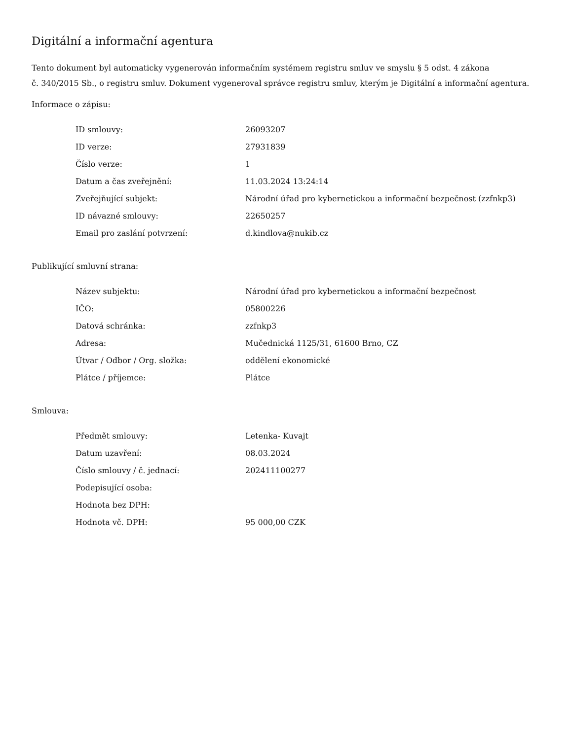Digitální a informační agentura
Tento dokument byl automaticky vygenerován informačním systémem registru smluv ve smyslu § 5 odst. 4 zákona
č. 340/2015 Sb., o registru smluv. Dokument vygeneroval správce registru smluv, kterým je Digitální a informační agentura.
Informace o zápisu:
| ID smlouvy: | 26093207 |
| ID verze: | 27931839 |
| Číslo verze: | 1 |
| Datum a čas zveřejnění: | 11.03.2024 13:24:14 |
| Zveřejňující subjekt: | Národní úřad pro kybernetickou a informační bezpečnost (zzfnkp3) |
| ID návazné smlouvy: | 22650257 |
| Email pro zaslání potvrzení: | d.kindlova@nukib.cz |
Publikující smluvní strana:
| Název subjektu: | Národní úřad pro kybernetickou a informační bezpečnost |
| IČO: | 05800226 |
| Datová schránka: | zzfnkp3 |
| Adresa: | Mučednická 1125/31, 61600 Brno, CZ |
| Útvar / Odbor / Org. složka: | oddělení ekonomické |
| Plátce / příjemce: | Plátce |
Smlouva:
| Předmět smlouvy: | Letenka- Kuvajt |
| Datum uzavření: | 08.03.2024 |
| Číslo smlouvy / č. jednací: | 202411100277 |
| Podepisující osoba: | |
| Hodnota bez DPH: | |
| Hodnota vč. DPH: | 95 000,00 CZK |